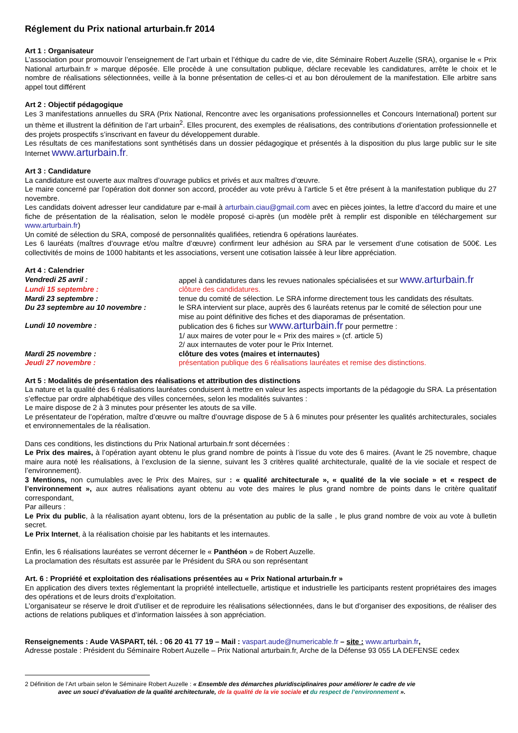Réglement du Prix national arturbain.fr 2014
Art 1 : Organisateur
L’association pour promouvoir l’enseignement de l’art urbain et l’éthique du cadre de vie, dite Séminaire Robert Auzelle (SRA), organise le « Prix National arturbain.fr » marque déposée. Elle procède à une consultation publique, déclare recevable les candidatures, arrête le choix et le nombre de réalisations sélectionnées, veille à la bonne présentation de celles-ci et au bon déroulement de la manifestation. Elle arbitre sans appel tout différent
Art 2 : Objectif pédagogique
Les 3 manifestations annuelles du SRA (Prix National, Rencontre avec les organisations professionnelles et Concours International) portent sur un thème et illustrent la définition de l’art urbain<sup>2</sup>. Elles procurent, des exemples de réalisations, des contributions d’orientation professionnelle et des projets prospectifs s’inscrivant en faveur du développement durable.
Les résultats de ces manifestations sont synthétisés dans un dossier pédagogique et présentés à la disposition du plus large public sur le site Internet www.arturbain.fr.
Art 3 : Candidature
La candidature est ouverte aux maîtres d’ouvrage publics et privés et aux maîtres d’œuvre.
Le maire concerné par l’opération doit donner son accord, procéder au vote prévu à l’article 5 et être présent à la manifestation publique du 27 novembre.
Les candidats doivent adresser leur candidature par e-mail à arturbain.ciau@gmail.com avec en pièces jointes, la lettre d’accord du maire et une fiche de présentation de la réalisation, selon le modèle proposé ci-après (un modèle prêt à remplir est disponible en téléchargement sur www.arturbain.fr)
Un comité de sélection du SRA, composé de personnalités qualifiées, retiendra 6 opérations lauréates.
Les 6 lauréats (maîtres d’ouvrage et/ou maître d’œuvre) confirment leur adhésion au SRA par le versement d’une cotisation de 500€. Les collectivités de moins de 1000 habitants et les associations, versent une cotisation laissée à leur libre appréciation.
Art 4 : Calendrier
| Vendredi 25 avril : | appel à candidatures dans les revues nationales spécialisées et sur www.arturbain.fr |
| Lundi 15 septembre : | clôture des candidatures. |
| Mardi 23 septembre : | tenue du comité de sélection. Le SRA informe directement tous les candidats des résultats. |
| Du 23 septembre au 10 novembre : | le SRA intervient sur place, auprès des 6 lauréats retenus par le comité de sélection pour une mise au point définitive des fiches et des diaporamas de présentation. |
| Lundi 10 novembre : | publication des 6 fiches sur www.arturbain.fr pour permettre : 1/ aux maires de voter pour le « Prix des maires » (cf. article 5) 2/ aux internautes de voter pour le Prix Internet. |
| Mardi 25 novembre : | clôture des votes (maires et internautes) |
| Jeudi 27 novembre : | présentation publique des 6 réalisations lauréates et remise des distinctions. |
Art 5 : Modalités de présentation des réalisations et attribution des distinctions
La nature et la qualité des 6 réalisations lauréates conduisent à mettre en valeur les aspects importants de la pédagogie du SRA. La présentation s’effectue par ordre alphabétique des villes concernées, selon les modalités suivantes :
Le maire dispose de 2 à 3 minutes pour présenter les atouts de sa ville.
Le présentateur de l’opération, maître d’œuvre ou maître d’ouvrage dispose de 5 à 6 minutes pour présenter les qualités architecturales, sociales et environnementales de la réalisation.
Dans ces conditions, les distinctions du Prix National arturbain.fr sont décernées :
Le Prix des maires, à l’opération ayant obtenu le plus grand nombre de points à l’issue du vote des 6 maires. (Avant le 25 novembre, chaque maire aura noté les réalisations, à l’exclusion de la sienne, suivant les 3 critères qualité architecturale, qualité de la vie sociale et respect de l’environnement).
3 Mentions, non cumulables avec le Prix des Maires, sur : « qualité architecturale », « qualité de la vie sociale » et « respect de l’environnement », aux autres réalisations ayant obtenu au vote des maires le plus grand nombre de points dans le critère qualitatif correspondant,
Par ailleurs :
Le Prix du public, à la réalisation ayant obtenu, lors de la présentation au public de la salle , le plus grand nombre de voix au vote à bulletin secret.
Le Prix Internet, à la réalisation choisie par les habitants et les internautes.
Enfin, les 6 réalisations lauréates se verront décerner le « Panthéon » de Robert Auzelle.
La proclamation des résultats est assurée par le Président du SRA ou son représentant
Art. 6 : Propriété et exploitation des réalisations présentées au « Prix National arturbain.fr »
En application des divers textes réglementant la propriété intellectuelle, artistique et industrielle les participants restent propriétaires des images des opérations et de leurs droits d’exploitation.
L’organisateur se réserve le droit d’utiliser et de reproduire les réalisations sélectionnées, dans le but d’organiser des expositions, de réaliser des actions de relations publiques et d’information laissées à son appréciation.
Renseignements : Aude VASPART, tél. : 06 20 41 77 19 – Mail : vaspart.aude@numericable.fr – site : www.arturbain.fr,
Adresse postale : Président du Séminaire Robert Auzelle – Prix National arturbain.fr, Arche de la Défense 93 055 LA DEFENSE cedex
2 Définition de l’Art urbain selon le Séminaire Robert Auzelle : « Ensemble des démarches pluridisciplinaires pour améliorer le cadre de vie
avec un souci d’évaluation de la qualité architecturale, de la qualité de la vie sociale et du respect de l’environnement ».